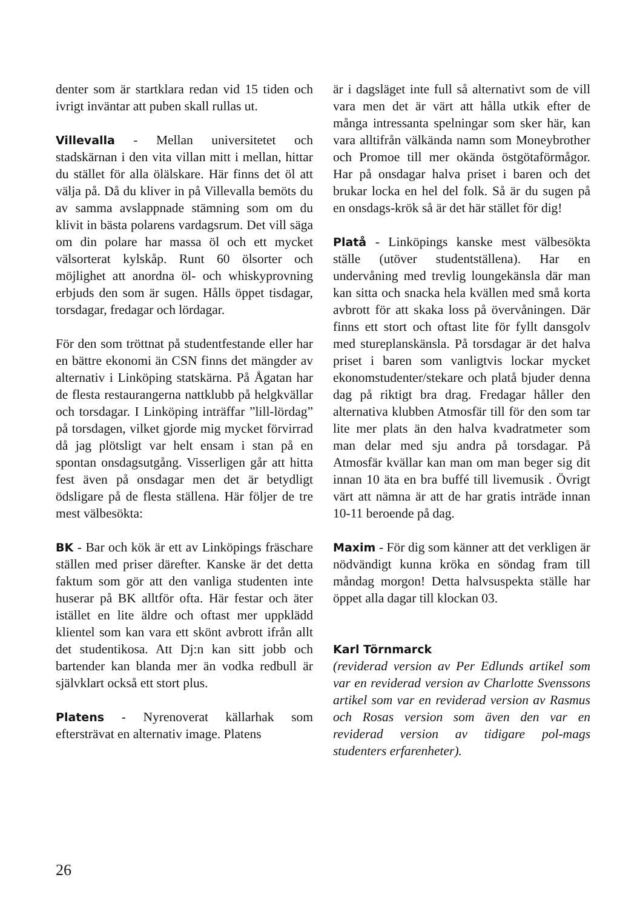denter som är startklara redan vid 15 tiden och ivrigt inväntar att puben skall rullas ut.
Villevalla - Mellan universitetet och stadskärnan i den vita villan mitt i mellan, hittar du stället för alla ölälskare. Här finns det öl att välja på. Då du kliver in på Villevalla bemöts du av samma avslappnade stämning som om du klivit in bästa polarens vardagsrum. Det vill säga om din polare har massa öl och ett mycket välsorterat kylskåp. Runt 60 ölsorter och möjlighet att anordna öl- och whiskyprovning erbjuds den som är sugen. Hålls öppet tisdagar, torsdagar, fredagar och lördagar.
För den som tröttnat på studentfestande eller har en bättre ekonomi än CSN finns det mängder av alternativ i Linköping statskärna. På Ågatan har de flesta restaurangerna nattklubb på helgkvällar och torsdagar. I Linköping inträffar ”lill-lördag” på torsdagen, vilket gjorde mig mycket förvirrad då jag plötsligt var helt ensam i stan på en spontan onsdagsutgång. Visserligen går att hitta fest även på onsdagar men det är betydligt ödsligare på de flesta ställena. Här följer de tre mest välbesökta:
BK - Bar och kök är ett av Linköpings fräschare ställen med priser därefter. Kanske är det detta faktum som gör att den vanliga studenten inte huserar på BK alltför ofta. Här festar och äter istället en lite äldre och oftast mer uppklädd klientel som kan vara ett skönt avbrott ifrån allt det studentikosa. Att Dj:n kan sitt jobb och bartender kan blanda mer än vodka redbull är självklart också ett stort plus.
Platens - Nyrenoverat källarhak som eftersträvat en alternativ image. Platens
är i dagsläget inte full så alternativt som de vill vara men det är värt att hålla utkik efter de många intressanta spelningar som sker här, kan vara alltifrån välkända namn som Moneybrother och Promoe till mer okända östgötaförmågor. Har på onsdagar halva priset i baren och det brukar locka en hel del folk. Så är du sugen på en onsdags-krök så är det här stället för dig!
Platå - Linköpings kanske mest välbesökta ställe (utöver studentställena). Har en undervåning med trevlig loungekänsla där man kan sitta och snacka hela kvällen med små korta avbrott för att skaka loss på övervåningen. Där finns ett stort och oftast lite för fyllt dansgolv med stureplanskänsla. På torsdagar är det halva priset i baren som vanligtvis lockar mycket ekonomstudenter/stekare och platå bjuder denna dag på riktigt bra drag. Fredagar håller den alternativa klubben Atmosfär till för den som tar lite mer plats än den halva kvadratmeter som man delar med sju andra på torsdagar. På Atmosfär kvällar kan man om man beger sig dit innan 10 äta en bra buffé till livemusik . Övrigt värt att nämna är att de har gratis inträde innan 10-11 beroende på dag.
Maxim - För dig som känner att det verkligen är nödvändigt kunna kröka en söndag fram till måndag morgon! Detta halvsuspekta ställe har öppet alla dagar till klockan 03.
Karl Törnmarck
(reviderad version av Per Edlunds artikel som var en reviderad version av Charlotte Svenssons artikel som var en reviderad version av Rasmus och Rosas version som även den var en reviderad version av tidigare pol-mags studenters erfarenheter).
26